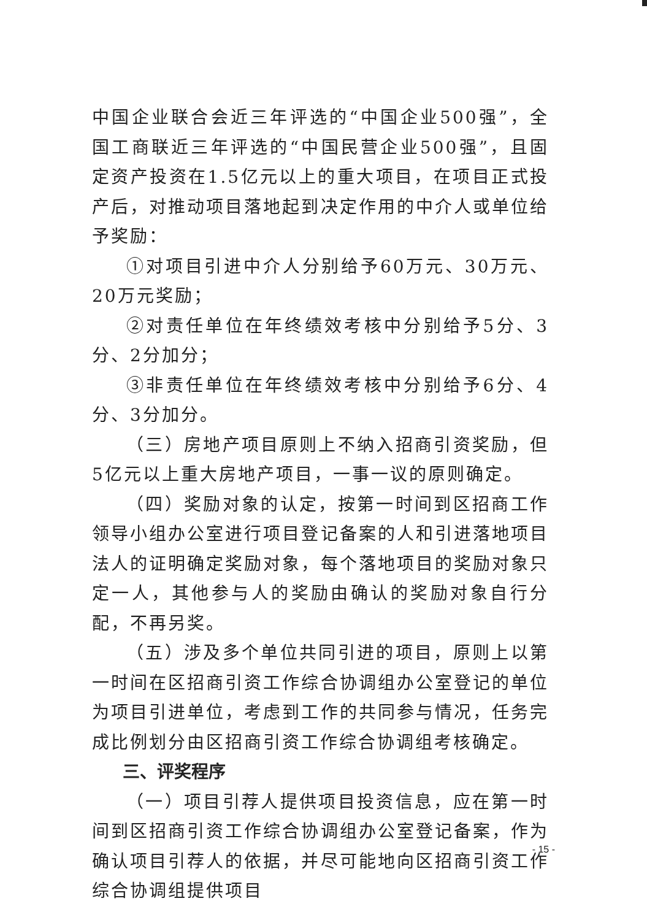中国企业联合会近三年评选的“中国企业500强”，全国工商联近三年评选的“中国民营企业500强”，且固定资产投资在1.5亿元以上的重大项目，在项目正式投产后，对推动项目落地起到决定作用的中介人或单位给予奖励：
①对项目引进中介人分别给予60万元、30万元、20万元奖励；
②对责任单位在年终绩效考核中分别给予5分、3分、2分加分；
③非责任单位在年终绩效考核中分别给予6分、4分、3分加分。
（三）房地产项目原则上不纳入招商引资奖励，但5亿元以上重大房地产项目，一事一议的原则确定。
（四）奖励对象的认定，按第一时间到区招商工作领导小组办公室进行项目登记备案的人和引进落地项目法人的证明确定奖励对象，每个落地项目的奖励对象只定一人，其他参与人的奖励由确认的奖励对象自行分配，不再另奖。
（五）涉及多个单位共同引进的项目，原则上以第一时间在区招商引资工作综合协调组办公室登记的单位为项目引进单位，考虑到工作的共同参与情况，任务完成比例划分由区招商引资工作综合协调组考核确定。
三、评奖程序
（一）项目引荐人提供项目投资信息，应在第一时间到区招商引资工作综合协调组办公室登记备案，作为确认项目引荐人的依据，并尽可能地向区招商引资工作综合协调组提供项目
- 15 -